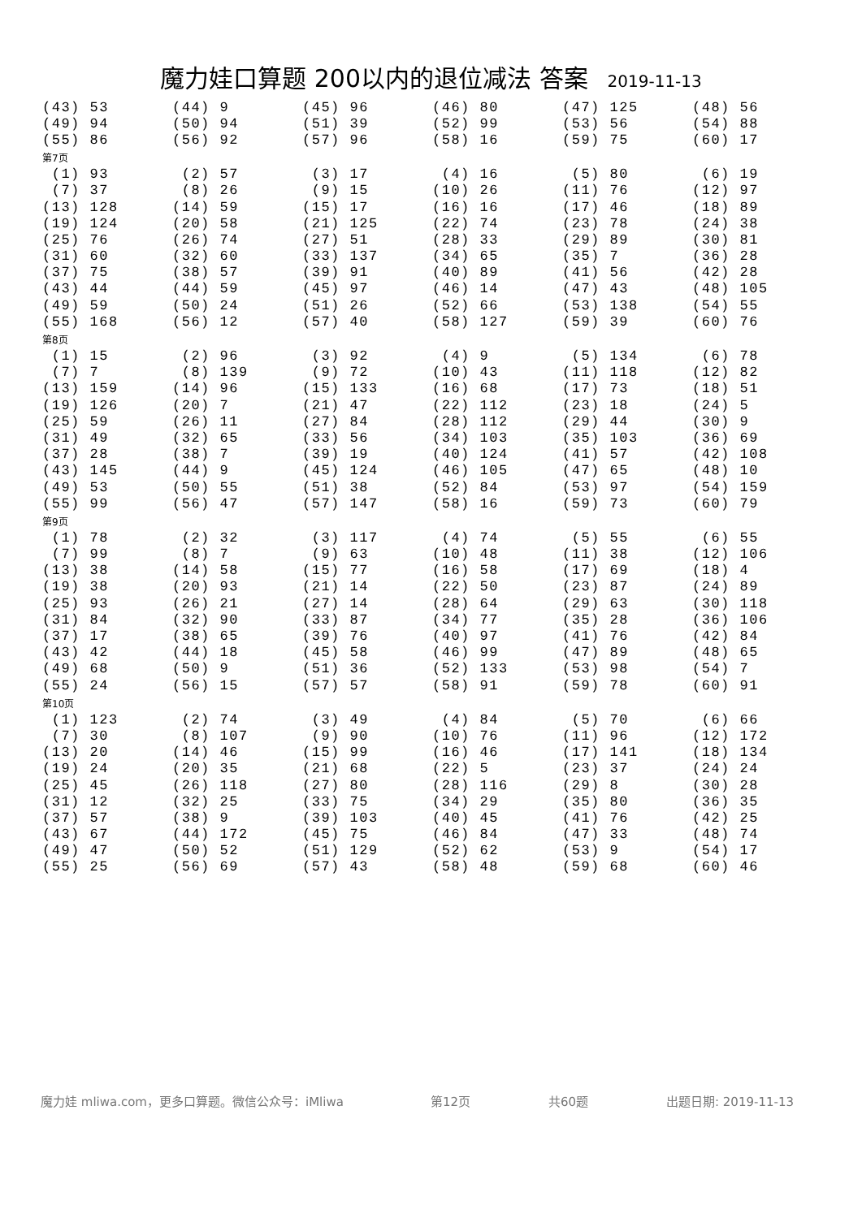魔力娃口算题 200以内的退位减法 答案 2019-11-13
| (43) 53 | (44) 9 | (45) 96 | (46) 80 | (47) 125 | (48) 56 |
| (49) 94 | (50) 94 | (51) 39 | (52) 99 | (53) 56 | (54) 88 |
| (55) 86 | (56) 92 | (57) 96 | (58) 16 | (59) 75 | (60) 17 |
| 第7页 | | | | | |
| (1) 93 | (2) 57 | (3) 17 | (4) 16 | (5) 80 | (6) 19 |
| (7) 37 | (8) 26 | (9) 15 | (10) 26 | (11) 76 | (12) 97 |
| (13) 128 | (14) 59 | (15) 17 | (16) 16 | (17) 46 | (18) 89 |
| (19) 124 | (20) 58 | (21) 125 | (22) 74 | (23) 78 | (24) 38 |
| (25) 76 | (26) 74 | (27) 51 | (28) 33 | (29) 89 | (30) 81 |
| (31) 60 | (32) 60 | (33) 137 | (34) 65 | (35) 7 | (36) 28 |
| (37) 75 | (38) 57 | (39) 91 | (40) 89 | (41) 56 | (42) 28 |
| (43) 44 | (44) 59 | (45) 97 | (46) 14 | (47) 43 | (48) 105 |
| (49) 59 | (50) 24 | (51) 26 | (52) 66 | (53) 138 | (54) 55 |
| (55) 168 | (56) 12 | (57) 40 | (58) 127 | (59) 39 | (60) 76 |
| 第8页 | | | | | |
| (1) 15 | (2) 96 | (3) 92 | (4) 9 | (5) 134 | (6) 78 |
| (7) 7 | (8) 139 | (9) 72 | (10) 43 | (11) 118 | (12) 82 |
| (13) 159 | (14) 96 | (15) 133 | (16) 68 | (17) 73 | (18) 51 |
| (19) 126 | (20) 7 | (21) 47 | (22) 112 | (23) 18 | (24) 5 |
| (25) 59 | (26) 11 | (27) 84 | (28) 112 | (29) 44 | (30) 9 |
| (31) 49 | (32) 65 | (33) 56 | (34) 103 | (35) 103 | (36) 69 |
| (37) 28 | (38) 7 | (39) 19 | (40) 124 | (41) 57 | (42) 108 |
| (43) 145 | (44) 9 | (45) 124 | (46) 105 | (47) 65 | (48) 10 |
| (49) 53 | (50) 55 | (51) 38 | (52) 84 | (53) 97 | (54) 159 |
| (55) 99 | (56) 47 | (57) 147 | (58) 16 | (59) 73 | (60) 79 |
| 第9页 | | | | | |
| (1) 78 | (2) 32 | (3) 117 | (4) 74 | (5) 55 | (6) 55 |
| (7) 99 | (8) 7 | (9) 63 | (10) 48 | (11) 38 | (12) 106 |
| (13) 38 | (14) 58 | (15) 77 | (16) 58 | (17) 69 | (18) 4 |
| (19) 38 | (20) 93 | (21) 14 | (22) 50 | (23) 87 | (24) 89 |
| (25) 93 | (26) 21 | (27) 14 | (28) 64 | (29) 63 | (30) 118 |
| (31) 84 | (32) 90 | (33) 87 | (34) 77 | (35) 28 | (36) 106 |
| (37) 17 | (38) 65 | (39) 76 | (40) 97 | (41) 76 | (42) 84 |
| (43) 42 | (44) 18 | (45) 58 | (46) 99 | (47) 89 | (48) 65 |
| (49) 68 | (50) 9 | (51) 36 | (52) 133 | (53) 98 | (54) 7 |
| (55) 24 | (56) 15 | (57) 57 | (58) 91 | (59) 78 | (60) 91 |
| 第10页 | | | | | |
| (1) 123 | (2) 74 | (3) 49 | (4) 84 | (5) 70 | (6) 66 |
| (7) 30 | (8) 107 | (9) 90 | (10) 76 | (11) 96 | (12) 172 |
| (13) 20 | (14) 46 | (15) 99 | (16) 46 | (17) 141 | (18) 134 |
| (19) 24 | (20) 35 | (21) 68 | (22) 5 | (23) 37 | (24) 24 |
| (25) 45 | (26) 118 | (27) 80 | (28) 116 | (29) 8 | (30) 28 |
| (31) 12 | (32) 25 | (33) 75 | (34) 29 | (35) 80 | (36) 35 |
| (37) 57 | (38) 9 | (39) 103 | (40) 45 | (41) 76 | (42) 25 |
| (43) 67 | (44) 172 | (45) 75 | (46) 84 | (47) 33 | (48) 74 |
| (49) 47 | (50) 52 | (51) 129 | (52) 62 | (53) 9 | (54) 17 |
| (55) 25 | (56) 69 | (57) 43 | (58) 48 | (59) 68 | (60) 46 |
魔力娃 mliwa.com，更多口算题。微信公众号：iMliwa 第12页 共60题 出题日期: 2019-11-13